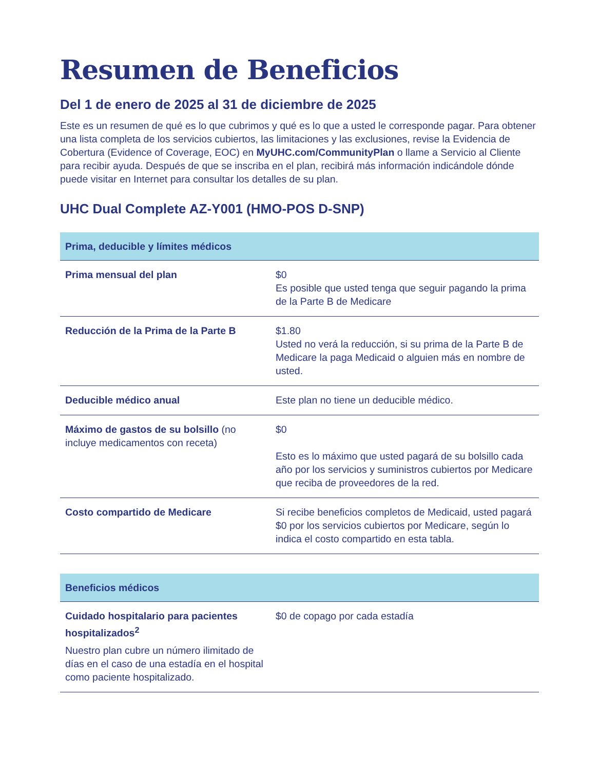Resumen de Beneficios
Del 1 de enero de 2025 al 31 de diciembre de 2025
Este es un resumen de qué es lo que cubrimos y qué es lo que a usted le corresponde pagar. Para obtener una lista completa de los servicios cubiertos, las limitaciones y las exclusiones, revise la Evidencia de Cobertura (Evidence of Coverage, EOC) en MyUHC.com/CommunityPlan o llame a Servicio al Cliente para recibir ayuda. Después de que se inscriba en el plan, recibirá más información indicándole dónde puede visitar en Internet para consultar los detalles de su plan.
UHC Dual Complete AZ-Y001 (HMO-POS D-SNP)
| Prima, deducible y límites médicos | |
| --- | --- |
| Prima mensual del plan | $0 Es posible que usted tenga que seguir pagando la prima de la Parte B de Medicare |
| Reducción de la Prima de la Parte B | $1.80 Usted no verá la reducción, si su prima de la Parte B de Medicare la paga Medicaid o alguien más en nombre de usted. |
| Deducible médico anual | Este plan no tiene un deducible médico. |
| Máximo de gastos de su bolsillo (no incluye medicamentos con receta) | $0 Esto es lo máximo que usted pagará de su bolsillo cada año por los servicios y suministros cubiertos por Medicare que reciba de proveedores de la red. |
| Costo compartido de Medicare | Si recibe beneficios completos de Medicaid, usted pagará $0 por los servicios cubiertos por Medicare, según lo indica el costo compartido en esta tabla. |
| Beneficios médicos | |
| --- | --- |
| Cuidado hospitalario para pacientes hospitalizados<sup>2</sup> Nuestro plan cubre un número ilimitado de días en el caso de una estadía en el hospital como paciente hospitalizado. | $0 de copago por cada estadía |